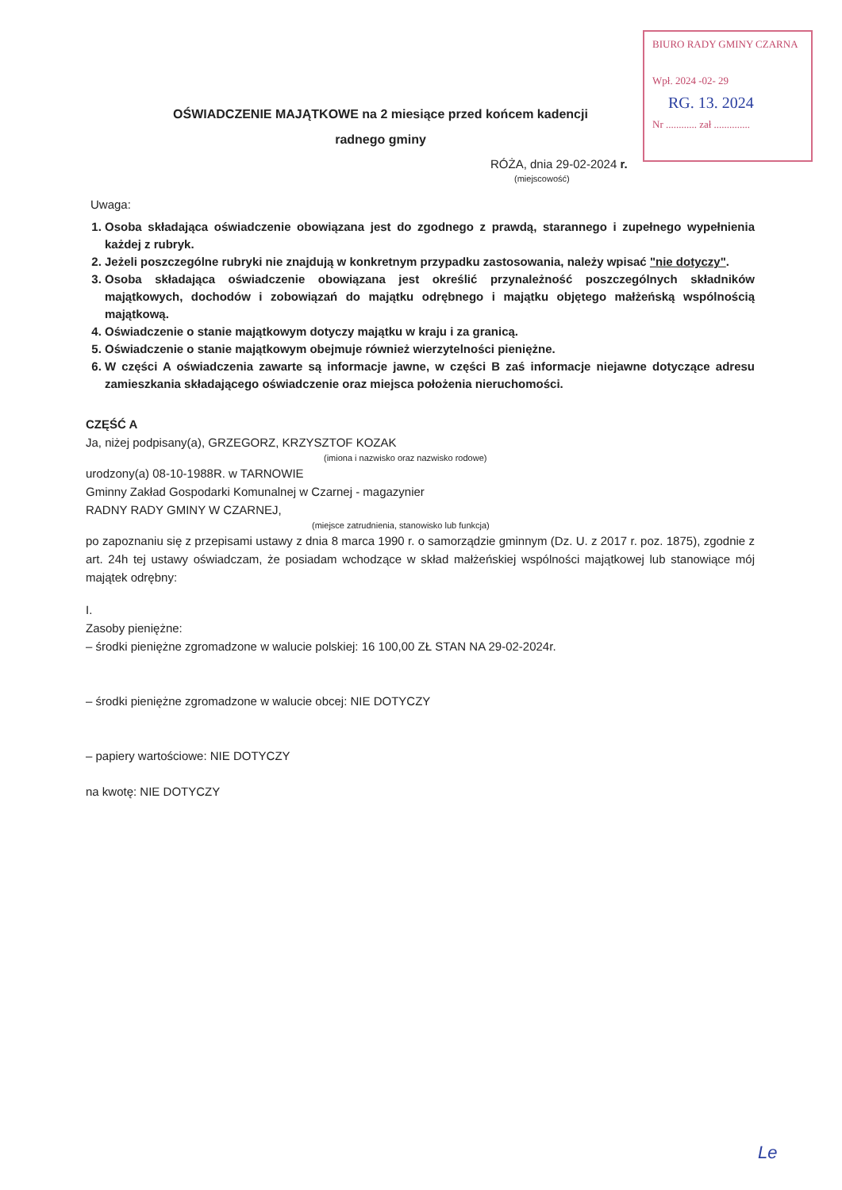BIURO RADY GMINY CZARNA
Wpł. 2024 -02- 29
RG. 13. 2024
Nr ............ zał ..............
OŚWIADCZENIE MAJĄTKOWE na 2 miesiące przed końcem kadencji
radnego gminy
RÓŻA, dnia 29-02-2024 r.
(miejscowość)
Uwaga:
1. Osoba składająca oświadczenie obowiązana jest do zgodnego z prawdą, starannego i zupełnego wypełnienia każdej z rubryk.
2. Jeżeli poszczególne rubryki nie znajdują w konkretnym przypadku zastosowania, należy wpisać "nie dotyczy".
3. Osoba składająca oświadczenie obowiązana jest określić przynależność poszczególnych składników majątkowych, dochodów i zobowiązań do majątku odrębnego i majątku objętego małżeńską wspólnością majątkową.
4. Oświadczenie o stanie majątkowym dotyczy majątku w kraju i za granicą.
5. Oświadczenie o stanie majątkowym obejmuje również wierzytelności pieniężne.
6. W części A oświadczenia zawarte są informacje jawne, w części B zaś informacje niejawne dotyczące adresu zamieszkania składającego oświadczenie oraz miejsca położenia nieruchomości.
CZĘŚĆ A
Ja, niżej podpisany(a), GRZEGORZ, KRZYSZTOF KOZAK
(imiona i nazwisko oraz nazwisko rodowe)
urodzony(a) 08-10-1988R. w TARNOWIE
Gminny Zakład Gospodarki Komunalnej w Czarnej - magazynier
RADNY RADY GMINY W CZARNEJ,
(miejsce zatrudnienia, stanowisko lub funkcja)
po zapoznaniu się z przepisami ustawy z dnia 8 marca 1990 r. o samorządzie gminnym (Dz. U. z 2017 r. poz. 1875), zgodnie z art. 24h tej ustawy oświadczam, że posiadam wchodzące w skład małżeńskiej wspólności majątkowej lub stanowiące mój majątek odrębny:
I.
Zasoby pieniężne:
– środki pieniężne zgromadzone w walucie polskiej: 16 100,00 ZŁ STAN NA 29-02-2024r.
– środki pieniężne zgromadzone w walucie obcej: NIE DOTYCZY
– papiery wartościowe: NIE DOTYCZY
na kwotę: NIE DOTYCZY
Le